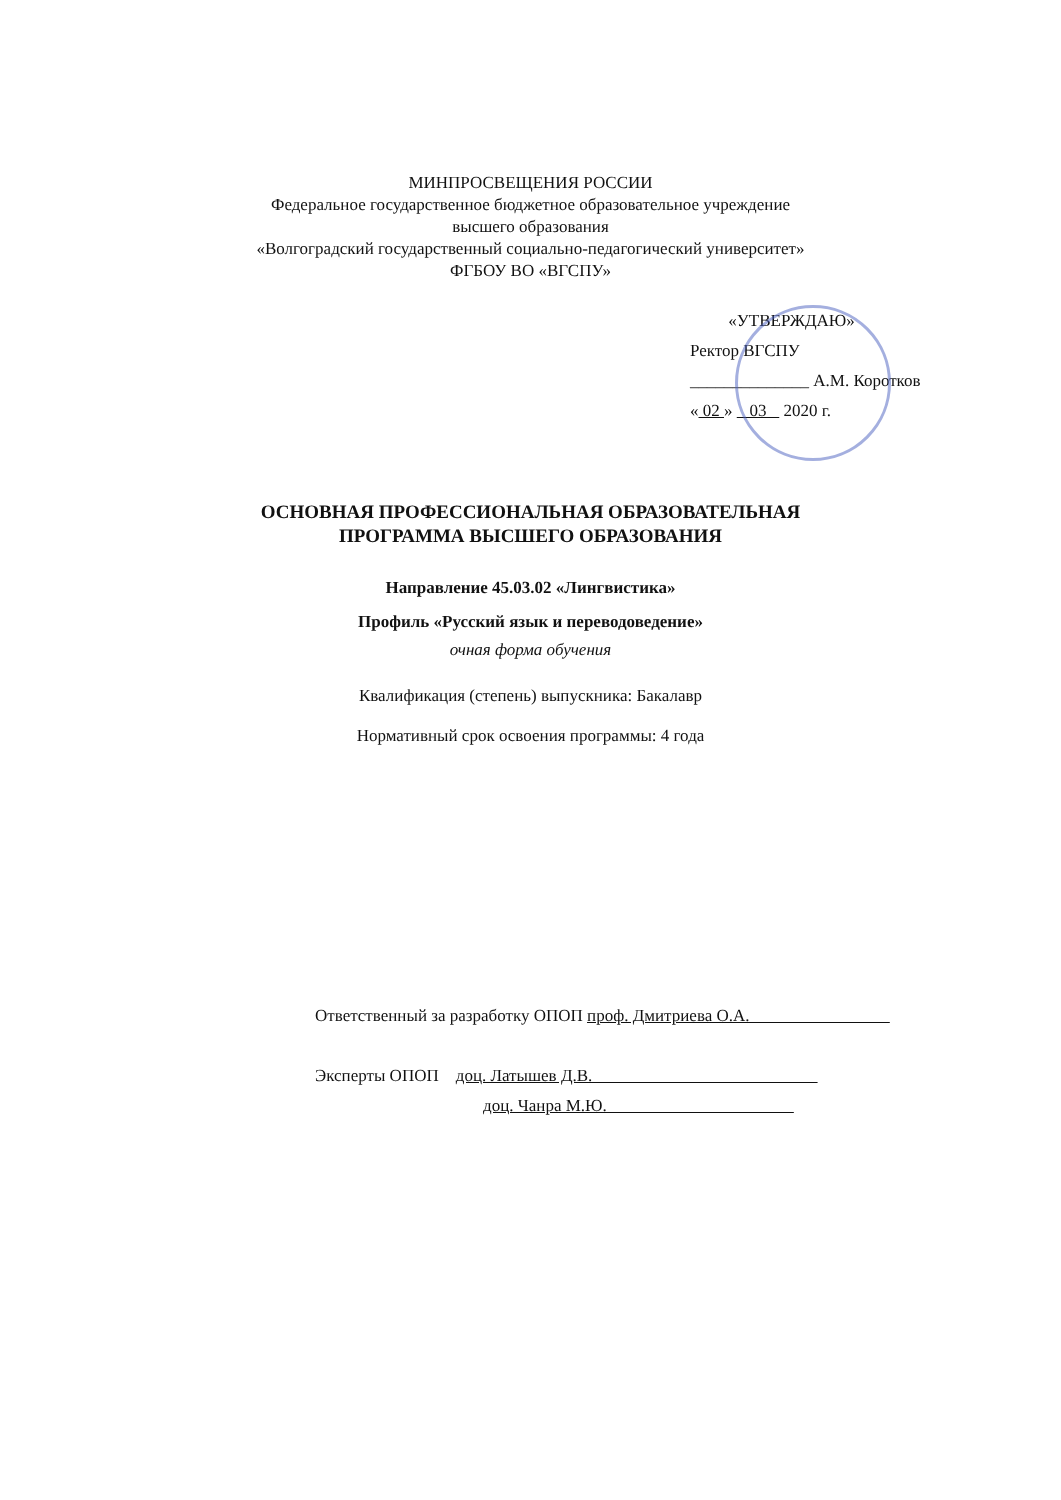МИНПРОСВЕЩЕНИЯ РОССИИ
Федеральное государственное бюджетное образовательное учреждение
высшего образования
«Волгоградский государственный социально-педагогический университет»
ФГБОУ ВО «ВГСПУ»
«УТВЕРЖДАЮ»
Ректор ВГСПУ
______________ А.М. Коротков
« 02 » 03 2020 г.
ОСНОВНАЯ ПРОФЕССИОНАЛЬНАЯ ОБРАЗОВАТЕЛЬНАЯ
ПРОГРАММА ВЫСШЕГО ОБРАЗОВАНИЯ
Направление 45.03.02 «Лингвистика»
Профиль «Русский язык и переводоведение»
очная форма обучения
Квалификация (степень) выпускника: Бакалавр
Нормативный срок освоения программы: 4 года
Ответственный за разработку ОПОП проф. Дмитриева О.А.
Эксперты ОПОП доц. Латышев Д.В.
доц. Чанра М.Ю.